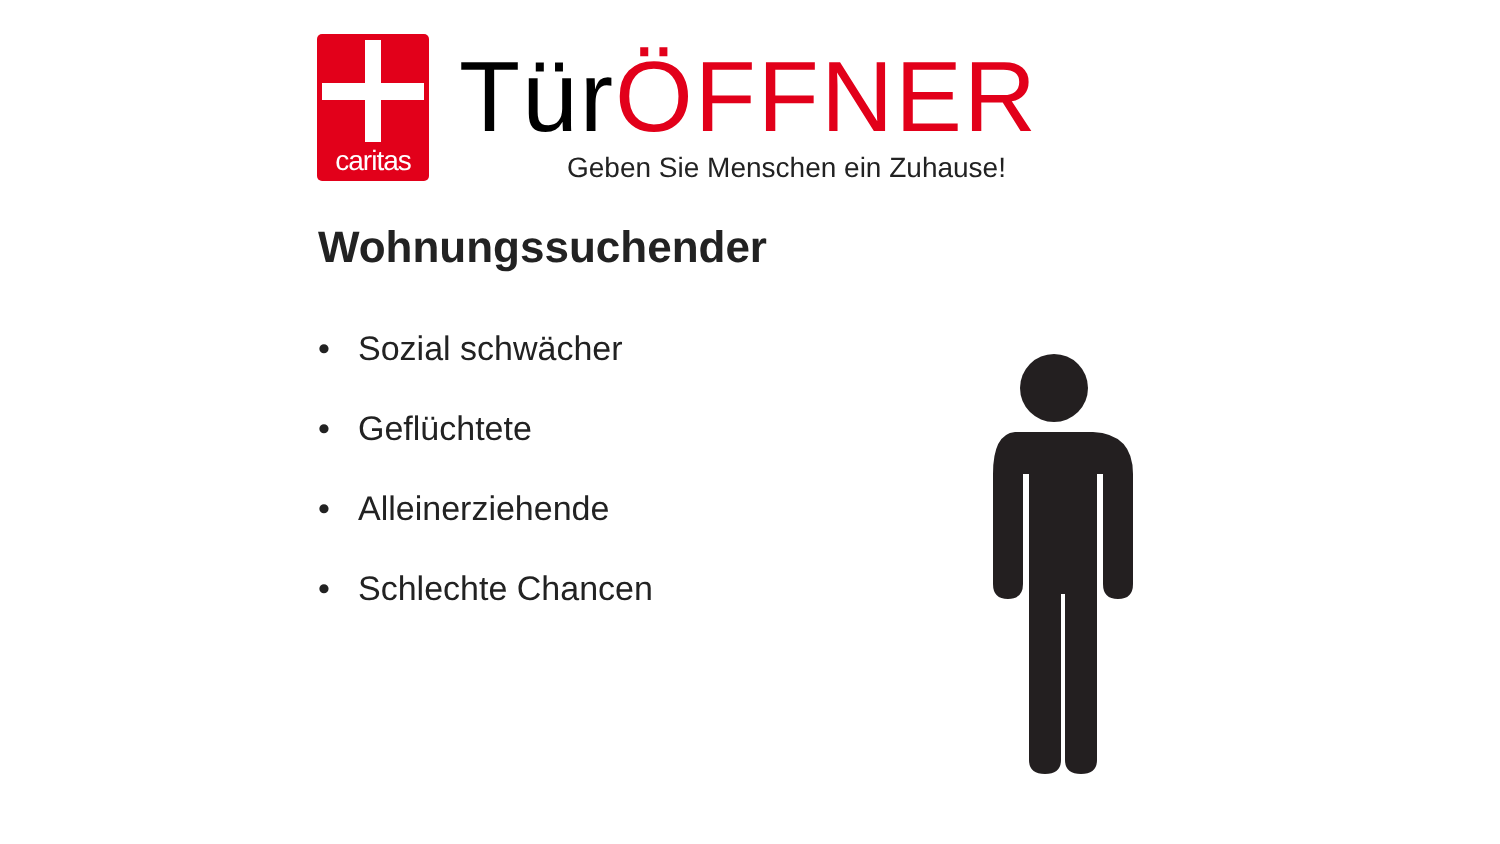caritas
TürÖFFNER
Geben Sie Menschen ein Zuhause!
Wohnungssuchender
• Sozial schwächer
• Geflüchtete
• Alleinerziehende
• Schlechte Chancen